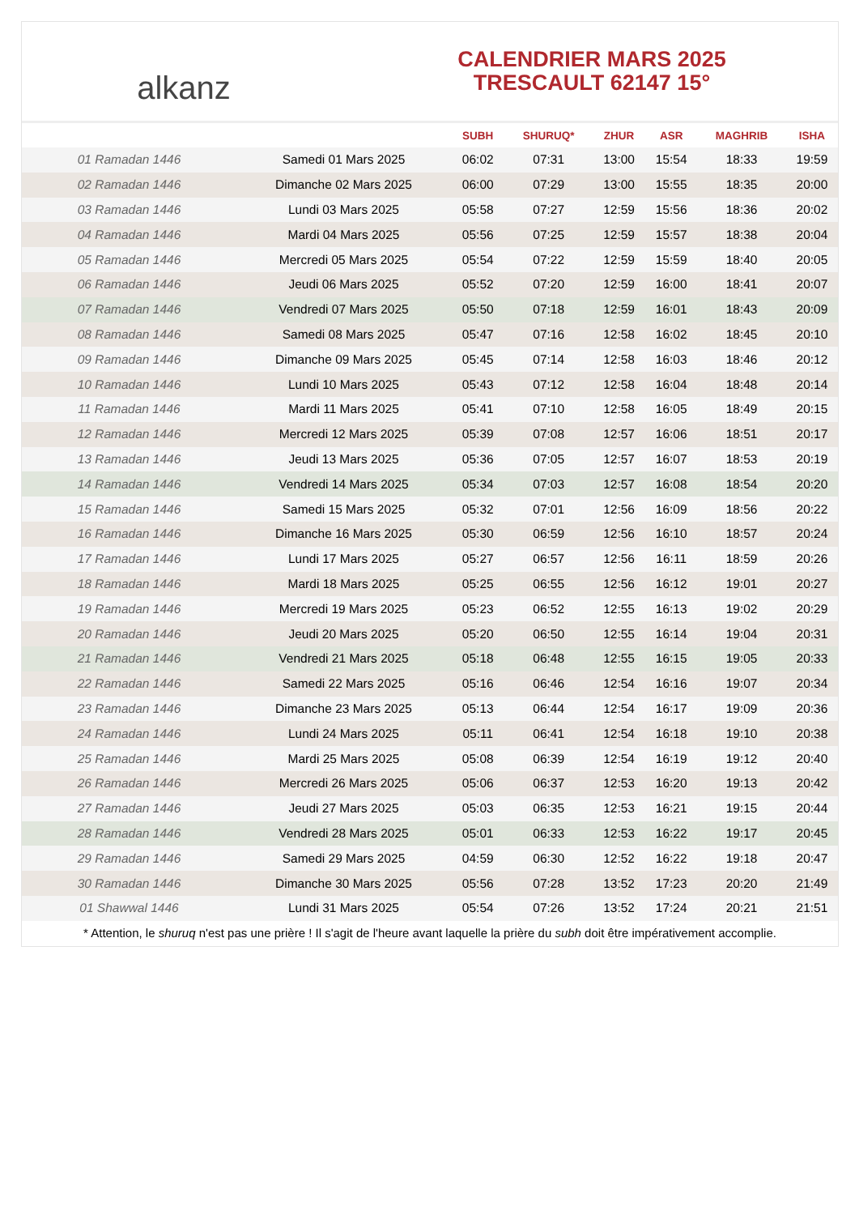alkanz
CALENDRIER MARS 2025
TRESCAULT 62147 15°
| | | SUBH | SHURUQ* | ZHUR | ASR | MAGHRIB | ISHA |
| --- | --- | --- | --- | --- | --- | --- | --- |
| 01 Ramadan 1446 | Samedi 01 Mars 2025 | 06:02 | 07:31 | 13:00 | 15:54 | 18:33 | 19:59 |
| 02 Ramadan 1446 | Dimanche 02 Mars 2025 | 06:00 | 07:29 | 13:00 | 15:55 | 18:35 | 20:00 |
| 03 Ramadan 1446 | Lundi 03 Mars 2025 | 05:58 | 07:27 | 12:59 | 15:56 | 18:36 | 20:02 |
| 04 Ramadan 1446 | Mardi 04 Mars 2025 | 05:56 | 07:25 | 12:59 | 15:57 | 18:38 | 20:04 |
| 05 Ramadan 1446 | Mercredi 05 Mars 2025 | 05:54 | 07:22 | 12:59 | 15:59 | 18:40 | 20:05 |
| 06 Ramadan 1446 | Jeudi 06 Mars 2025 | 05:52 | 07:20 | 12:59 | 16:00 | 18:41 | 20:07 |
| 07 Ramadan 1446 | Vendredi 07 Mars 2025 | 05:50 | 07:18 | 12:59 | 16:01 | 18:43 | 20:09 |
| 08 Ramadan 1446 | Samedi 08 Mars 2025 | 05:47 | 07:16 | 12:58 | 16:02 | 18:45 | 20:10 |
| 09 Ramadan 1446 | Dimanche 09 Mars 2025 | 05:45 | 07:14 | 12:58 | 16:03 | 18:46 | 20:12 |
| 10 Ramadan 1446 | Lundi 10 Mars 2025 | 05:43 | 07:12 | 12:58 | 16:04 | 18:48 | 20:14 |
| 11 Ramadan 1446 | Mardi 11 Mars 2025 | 05:41 | 07:10 | 12:58 | 16:05 | 18:49 | 20:15 |
| 12 Ramadan 1446 | Mercredi 12 Mars 2025 | 05:39 | 07:08 | 12:57 | 16:06 | 18:51 | 20:17 |
| 13 Ramadan 1446 | Jeudi 13 Mars 2025 | 05:36 | 07:05 | 12:57 | 16:07 | 18:53 | 20:19 |
| 14 Ramadan 1446 | Vendredi 14 Mars 2025 | 05:34 | 07:03 | 12:57 | 16:08 | 18:54 | 20:20 |
| 15 Ramadan 1446 | Samedi 15 Mars 2025 | 05:32 | 07:01 | 12:56 | 16:09 | 18:56 | 20:22 |
| 16 Ramadan 1446 | Dimanche 16 Mars 2025 | 05:30 | 06:59 | 12:56 | 16:10 | 18:57 | 20:24 |
| 17 Ramadan 1446 | Lundi 17 Mars 2025 | 05:27 | 06:57 | 12:56 | 16:11 | 18:59 | 20:26 |
| 18 Ramadan 1446 | Mardi 18 Mars 2025 | 05:25 | 06:55 | 12:56 | 16:12 | 19:01 | 20:27 |
| 19 Ramadan 1446 | Mercredi 19 Mars 2025 | 05:23 | 06:52 | 12:55 | 16:13 | 19:02 | 20:29 |
| 20 Ramadan 1446 | Jeudi 20 Mars 2025 | 05:20 | 06:50 | 12:55 | 16:14 | 19:04 | 20:31 |
| 21 Ramadan 1446 | Vendredi 21 Mars 2025 | 05:18 | 06:48 | 12:55 | 16:15 | 19:05 | 20:33 |
| 22 Ramadan 1446 | Samedi 22 Mars 2025 | 05:16 | 06:46 | 12:54 | 16:16 | 19:07 | 20:34 |
| 23 Ramadan 1446 | Dimanche 23 Mars 2025 | 05:13 | 06:44 | 12:54 | 16:17 | 19:09 | 20:36 |
| 24 Ramadan 1446 | Lundi 24 Mars 2025 | 05:11 | 06:41 | 12:54 | 16:18 | 19:10 | 20:38 |
| 25 Ramadan 1446 | Mardi 25 Mars 2025 | 05:08 | 06:39 | 12:54 | 16:19 | 19:12 | 20:40 |
| 26 Ramadan 1446 | Mercredi 26 Mars 2025 | 05:06 | 06:37 | 12:53 | 16:20 | 19:13 | 20:42 |
| 27 Ramadan 1446 | Jeudi 27 Mars 2025 | 05:03 | 06:35 | 12:53 | 16:21 | 19:15 | 20:44 |
| 28 Ramadan 1446 | Vendredi 28 Mars 2025 | 05:01 | 06:33 | 12:53 | 16:22 | 19:17 | 20:45 |
| 29 Ramadan 1446 | Samedi 29 Mars 2025 | 04:59 | 06:30 | 12:52 | 16:22 | 19:18 | 20:47 |
| 30 Ramadan 1446 | Dimanche 30 Mars 2025 | 05:56 | 07:28 | 13:52 | 17:23 | 20:20 | 21:49 |
| 01 Shawwal 1446 | Lundi 31 Mars 2025 | 05:54 | 07:26 | 13:52 | 17:24 | 20:21 | 21:51 |
* Attention, le shuruq n'est pas une prière ! Il s'agit de l'heure avant laquelle la prière du subh doit être impérativement accomplie.